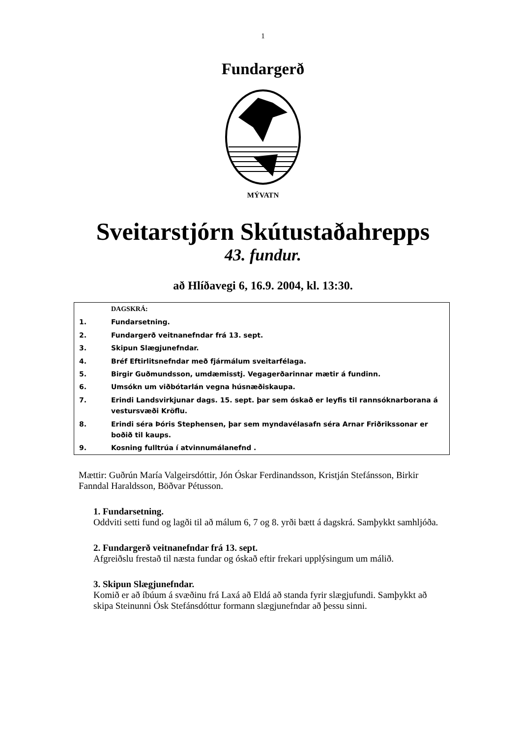1
Fundargerð
MÝVATN
Sveitarstjórn Skútustaðahrepps
43. fundur.
að Hlíðavegi 6, 16.9. 2004, kl. 13:30.
| | DAGSKRÁ: |
| 1. | Fundarsetning. |
| 2. | Fundargerð veitnanefndar frá 13. sept. |
| 3. | Skipun Slægjunefndar. |
| 4. | Bréf Eftirlitsnefndar með fjármálum sveitarfélaga. |
| 5. | Birgir Guðmundsson, umdæmisstj. Vegagerðarinnar mætir á fundinn. |
| 6. | Umsókn um viðbótarlán vegna húsnæðiskaupa. |
| 7. | Erindi Landsvirkjunar dags. 15. sept. þar sem óskað er leyfis til rannsóknarborana á vestursvæði Kröflu. |
| 8. | Erindi séra Þóris Stephensen, þar sem myndavélasafn séra Arnar Friðrikssonar er boðið til kaups. |
| 9. | Kosning fulltrúa í atvinnumálanefnd . |
Mættir: Guðrún María Valgeirsdóttir, Jón Óskar Ferdinandsson, Kristján Stefánsson, Birkir Fanndal Haraldsson, Böðvar Pétusson.
1. Fundarsetning.
Oddviti setti fund og lagði til að málum 6, 7 og 8. yrði bætt á dagskrá. Samþykkt samhljóða.
2. Fundargerð veitnanefndar frá 13. sept.
Afgreiðslu frestað til næsta fundar og óskað eftir frekari upplýsingum um málið.
3. Skipun Slægjunefndar.
Komið er að íbúum á svæðinu frá Laxá að Eldá að standa fyrir slægjufundi. Samþykkt að skipa Steinunni Ósk Stefánsdóttur formann slægjunefndar að þessu sinni.